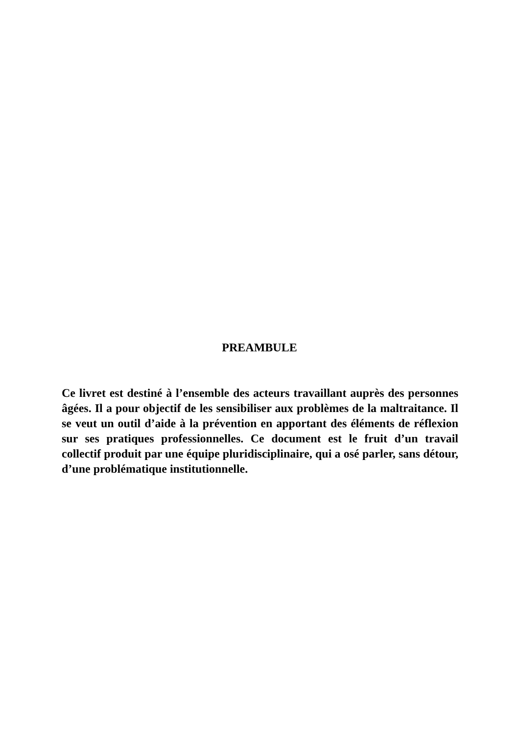PREAMBULE
Ce livret est destiné à l’ensemble des acteurs travaillant auprès des personnes âgées. Il a pour objectif de les sensibiliser aux problèmes de la maltraitance. Il se veut un outil d’aide à la prévention en apportant des éléments de réflexion sur ses pratiques professionnelles. Ce document est le fruit d’un travail collectif produit par une équipe pluridisciplinaire, qui a osé parler, sans détour, d’une problématique institutionnelle.